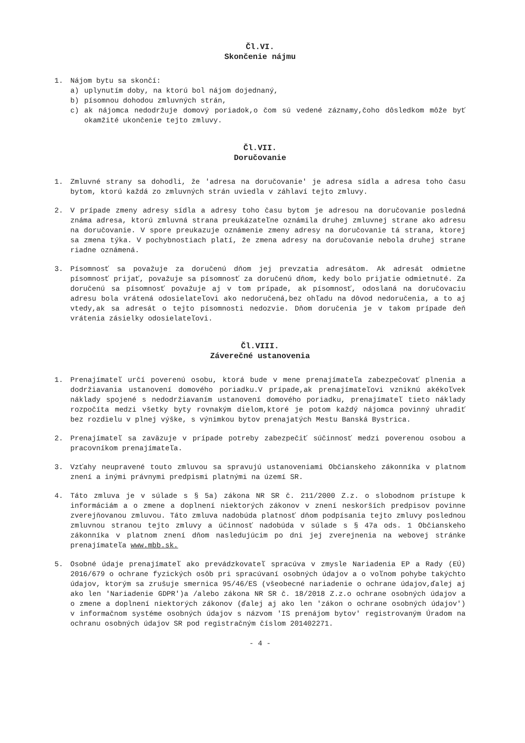Čl.VI.
Skončenie nájmu
1. Nájom bytu sa skončí:
a) uplynutím doby, na ktorú bol nájom dojednaný,
b) písomnou dohodou zmluvných strán,
c) ak nájomca nedodržuje domový poriadok,o čom sú vedené záznamy,čoho dôsledkom môže byť okamžité ukončenie tejto zmluvy.
Čl.VII.
Doručovanie
1. Zmluvné strany sa dohodli, že 'adresa na doručovanie' je adresa sídla a adresa toho času bytom, ktorú každá zo zmluvných strán uviedla v záhlaví tejto zmluvy.
2. V prípade zmeny adresy sídla a adresy toho času bytom je adresou na doručovanie posledná známa adresa, ktorú zmluvná strana preukázateľne oznámila druhej zmluvnej strane ako adresu na doručovanie. V spore preukazuje oznámenie zmeny adresy na doručovanie tá strana, ktorej sa zmena týka. V pochybnostiach platí, že zmena adresy na doručovanie nebola druhej strane riadne oznámená.
3. Písomnosť sa považuje za doručenú dňom jej prevzatia adresátom. Ak adresát odmietne písomnosť prijať, považuje sa písomnosť za doručenú dňom, kedy bolo prijatie odmietnuté. Za doručenú sa písomnosť považuje aj v tom prípade, ak písomnosť, odoslaná na doručovaciu adresu bola vrátená odosielateľovi ako nedoručená,bez ohľadu na dôvod nedoručenia, a to aj vtedy,ak sa adresát o tejto písomnosti nedozvie. Dňom doručenia je v takom prípade deň vrátenia zásielky odosielateľovi.
Čl.VIII.
Záverečné ustanovenia
1. Prenajímateľ určí poverenú osobu, ktorá bude v mene prenajímateľa zabezpečovať plnenia a dodržiavania ustanovení domového poriadku.V prípade,ak prenajímateľovi vzniknú akékoľvek náklady spojené s nedodržiavaním ustanovení domového poriadku, prenajímateľ tieto náklady rozpočíta medzi všetky byty rovnakým dielom,ktoré je potom každý nájomca povinný uhradiť bez rozdielu v plnej výške, s výnimkou bytov prenajatých Mestu Banská Bystrica.
2. Prenajímateľ sa zaväzuje v prípade potreby zabezpečiť súčinnosť medzi poverenou osobou a pracovníkom prenajímateľa.
3. Vzťahy neupravené touto zmluvou sa spravujú ustanoveniami Občianskeho zákonníka v platnom znení a inými právnymi predpismi platnými na území SR.
4. Táto zmluva je v súlade s § 5a) zákona NR SR č. 211/2000 Z.z. o slobodnom prístupe k informáciám a o zmene a doplnení niektorých zákonov v znení neskorších predpisov povinne zverejňovanou zmluvou. Táto zmluva nadobúda platnosť dňom podpísania tejto zmluvy poslednou zmluvnou stranou tejto zmluvy a účinnosť nadobúda v súlade s § 47a ods. 1 Občianskeho zákonníka v platnom znení dňom nasledujúcim po dni jej zverejnenia na webovej stránke prenajímateľa www.mbb.sk.
5. Osobné údaje prenajímateľ ako prevádzkovateľ spracúva v zmysle Nariadenia EP a Rady (EÚ) 2016/679 o ochrane fyzických osôb pri spracúvaní osobných údajov a o voľnom pohybe takýchto údajov, ktorým sa zrušuje smernica 95/46/ES (všeobecné nariadenie o ochrane údajov,ďalej aj ako len 'Nariadenie GDPR')a /alebo zákona NR SR č. 18/2018 Z.z.o ochrane osobných údajov a o zmene a doplnení niektorých zákonov (ďalej aj ako len 'zákon o ochrane osobných údajov') v informačnom systéme osobných údajov s názvom 'IS prenájom bytov' registrovaným Úradom na ochranu osobných údajov SR pod registračným číslom 201402271.
- 4 -